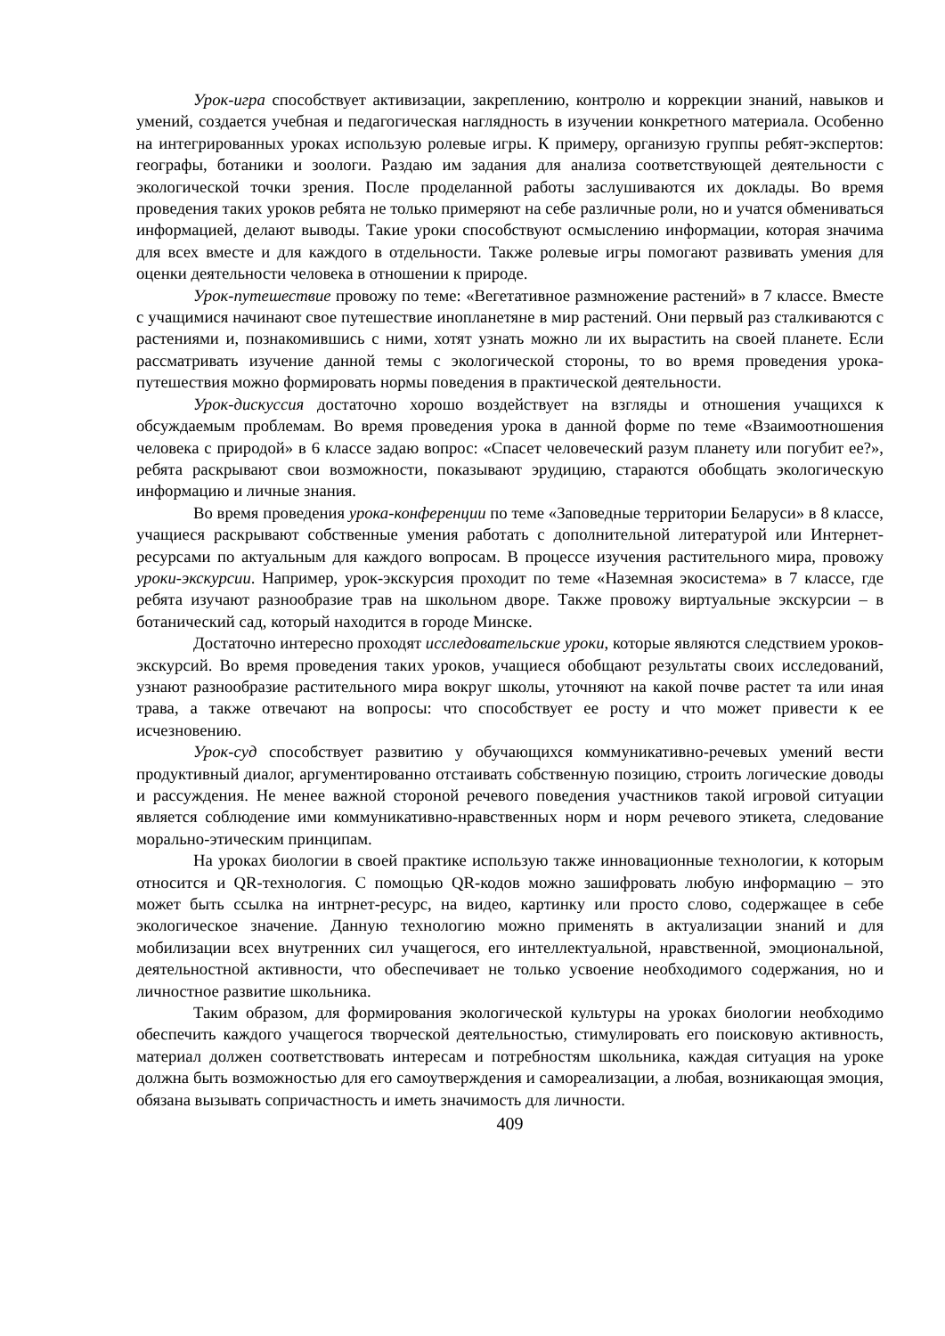Урок-игра способствует активизации, закреплению, контролю и коррекции знаний, навыков и умений, создается учебная и педагогическая наглядность в изучении конкретного материала. Особенно на интегрированных уроках использую ролевые игры. К примеру, организую группы ребят-экспертов: географы, ботаники и зоологи. Раздаю им задания для анализа соответствующей деятельности с экологической точки зрения. После проделанной работы заслушиваются их доклады. Во время проведения таких уроков ребята не только примеряют на себе различные роли, но и учатся обмениваться информацией, делают выводы. Такие уроки способствуют осмыслению информации, которая значима для всех вместе и для каждого в отдельности. Также ролевые игры помогают развивать умения для оценки деятельности человека в отношении к природе.
Урок-путешествие провожу по теме: «Вегетативное размножение растений» в 7 классе. Вместе с учащимися начинают свое путешествие инопланетяне в мир растений. Они первый раз сталкиваются с растениями и, познакомившись с ними, хотят узнать можно ли их вырастить на своей планете. Если рассматривать изучение данной темы с экологической стороны, то во время проведения урока-путешествия можно формировать нормы поведения в практической деятельности.
Урок-дискуссия достаточно хорошо воздействует на взгляды и отношения учащихся к обсуждаемым проблемам. Во время проведения урока в данной форме по теме «Взаимоотношения человека с природой» в 6 классе задаю вопрос: «Спасет человеческий разум планету или погубит ее?», ребята раскрывают свои возможности, показывают эрудицию, стараются обобщать экологическую информацию и личные знания.
Во время проведения урока-конференции по теме «Заповедные территории Беларуси» в 8 классе, учащиеся раскрывают собственные умения работать с дополнительной литературой или Интернет-ресурсами по актуальным для каждого вопросам. В процессе изучения растительного мира, провожу уроки-экскурсии. Например, урок-экскурсия проходит по теме «Наземная экосистема» в 7 классе, где ребята изучают разнообразие трав на школьном дворе. Также провожу виртуальные экскурсии – в ботанический сад, который находится в городе Минске.
Достаточно интересно проходят исследовательские уроки, которые являются следствием уроков-экскурсий. Во время проведения таких уроков, учащиеся обобщают результаты своих исследований, узнают разнообразие растительного мира вокруг школы, уточняют на какой почве растет та или иная трава, а также отвечают на вопросы: что способствует ее росту и что может привести к ее исчезновению.
Урок-суд способствует развитию у обучающихся коммуникативно-речевых умений вести продуктивный диалог, аргументированно отстаивать собственную позицию, строить логические доводы и рассуждения. Не менее важной стороной речевого поведения участников такой игровой ситуации является соблюдение ими коммуникативно-нравственных норм и норм речевого этикета, следование морально-этическим принципам.
На уроках биологии в своей практике использую также инновационные технологии, к которым относится и QR-технология. С помощью QR-кодов можно зашифровать любую информацию – это может быть ссылка на интрнет-ресурс, на видео, картинку или просто слово, содержащее в себе экологическое значение. Данную технологию можно применять в актуализации знаний и для мобилизации всех внутренних сил учащегося, его интеллектуальной, нравственной, эмоциональной, деятельностной активности, что обеспечивает не только усвоение необходимого содержания, но и личностное развитие школьника.
Таким образом, для формирования экологической культуры на уроках биологии необходимо обеспечить каждого учащегося творческой деятельностью, стимулировать его поисковую активность, материал должен соответствовать интересам и потребностям школьника, каждая ситуация на уроке должна быть возможностью для его самоутверждения и самореализации, а любая, возникающая эмоция, обязана вызывать сопричастность и иметь значимость для личности.
409